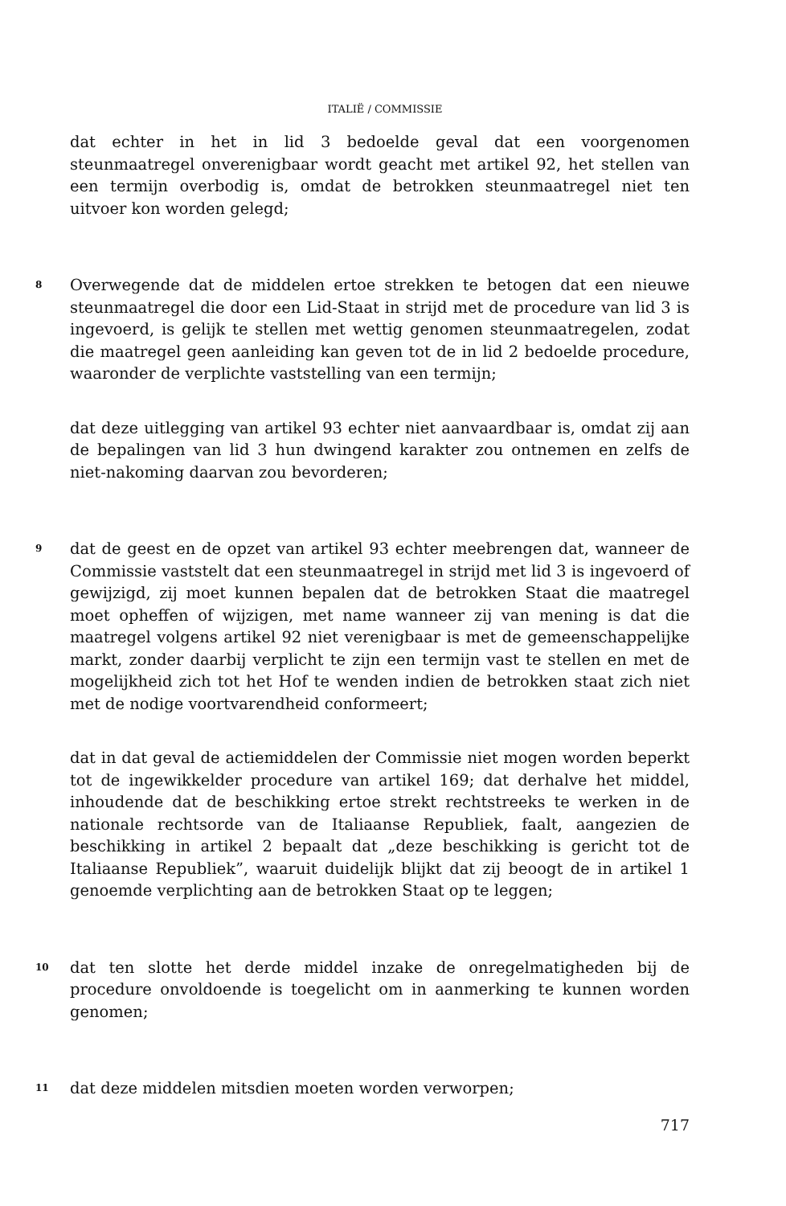ITALIË / COMMISSIE
dat echter in het in lid 3 bedoelde geval dat een voorgenomen steunmaatregel onverenigbaar wordt geacht met artikel 92, het stellen van een termijn overbodig is, omdat de betrokken steunmaatregel niet ten uitvoer kon worden gelegd;
8
Overwegende dat de middelen ertoe strekken te betogen dat een nieuwe steunmaatregel die door een Lid-Staat in strijd met de procedure van lid 3 is ingevoerd, is gelijk te stellen met wettig genomen steunmaatregelen, zodat die maatregel geen aanleiding kan geven tot de in lid 2 bedoelde procedure, waaronder de verplichte vaststelling van een termijn;
dat deze uitlegging van artikel 93 echter niet aanvaardbaar is, omdat zij aan de bepalingen van lid 3 hun dwingend karakter zou ontnemen en zelfs de niet-nakoming daarvan zou bevorderen;
9
dat de geest en de opzet van artikel 93 echter meebrengen dat, wanneer de Commissie vaststelt dat een steunmaatregel in strijd met lid 3 is ingevoerd of gewijzigd, zij moet kunnen bepalen dat de betrokken Staat die maatregel moet opheffen of wijzigen, met name wanneer zij van mening is dat die maatregel volgens artikel 92 niet verenigbaar is met de gemeenschappelijke markt, zonder daarbij verplicht te zijn een termijn vast te stellen en met de mogelijkheid zich tot het Hof te wenden indien de betrokken staat zich niet met de nodige voortvarendheid conformeert;
dat in dat geval de actiemiddelen der Commissie niet mogen worden beperkt tot de ingewikkelder procedure van artikel 169; dat derhalve het middel, inhoudende dat de beschikking ertoe strekt rechtstreeks te werken in de nationale rechtsorde van de Italiaanse Republiek, faalt, aangezien de beschikking in artikel 2 bepaalt dat „deze beschikking is gericht tot de Italiaanse Republiek”, waaruit duidelijk blijkt dat zij beoogt de in artikel 1 genoemde verplichting aan de betrokken Staat op te leggen;
10
dat ten slotte het derde middel inzake de onregelmatigheden bij de procedure onvoldoende is toegelicht om in aanmerking te kunnen worden genomen;
11
dat deze middelen mitsdien moeten worden verworpen;
717